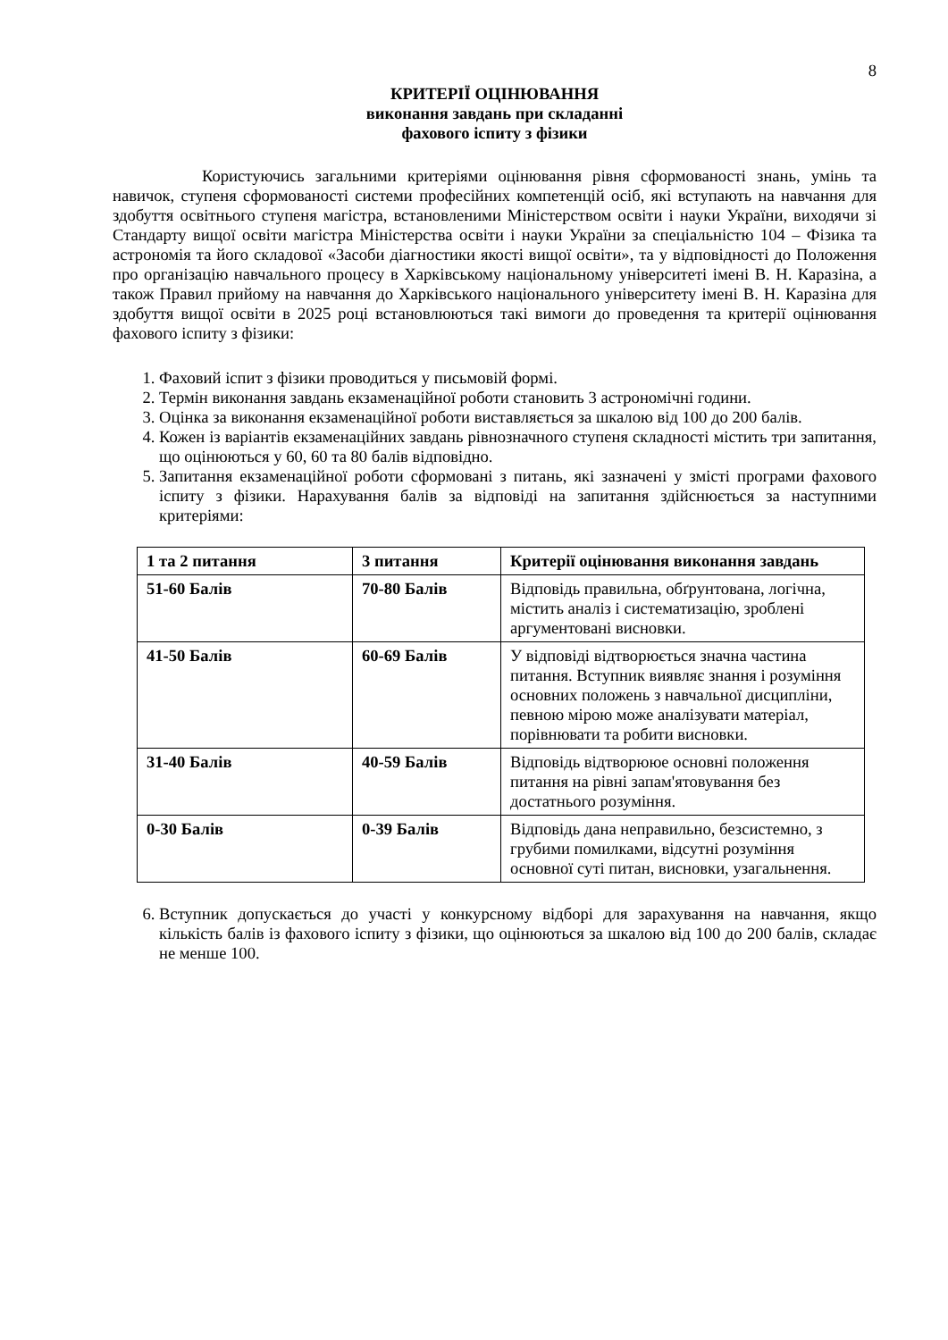8
КРИТЕРІЇ ОЦІНЮВАННЯ
виконання завдань при складанні
фахового іспиту з фізики
Користуючись загальними критеріями оцінювання рівня сформованості знань, умінь та навичок, ступеня сформованості системи професійних компетенцій осіб, які вступають на навчання для здобуття освітнього ступеня магістра, встановленими Міністерством освіти і науки України, виходячи зі Стандарту вищої освіти магістра Міністерства освіти і науки України за спеціальністю 104 – Фізика та астрономія та його складової «Засоби діагностики якості вищої освіти», та у відповідності до Положення про організацію навчального процесу в Харківському національному університеті імені В. Н. Каразіна, а також Правил прийому на навчання до Харківського національного університету імені В. Н. Каразіна для здобуття вищої освіти в 2025 році встановлюються такі вимоги до проведення та критерії оцінювання фахового іспиту з фізики:
1. Фаховий іспит з фізики проводиться у письмовій формі.
2. Термін виконання завдань екзаменаційної роботи становить 3 астрономічні години.
3. Оцінка за виконання екзаменаційної роботи виставляється за шкалою від 100 до 200 балів.
4. Кожен із варіантів екзаменаційних завдань рівнозначного ступеня складності містить три запитання, що оцінюються у 60, 60 та 80 балів відповідно.
5. Запитання екзаменаційної роботи сформовані з питань, які зазначені у змісті програми фахового іспиту з фізики. Нарахування балів за відповіді на запитання здійснюється за наступними критеріями:
| 1 та 2 питання | 3 питання | Критерії оцінювання виконання завдань |
| 51-60 Балів | 70-80 Балів | Відповідь правильна, обґрунтована, логічна, містить аналіз і систематизацію, зроблені аргументовані висновки. |
| 41-50 Балів | 60-69 Балів | У відповіді відтворюється значна частина питання. Вступник виявляє знання і розуміння основних положень з навчальної дисципліни, певною мірою може аналізувати матеріал, порівнювати та робити висновки. |
| 31-40 Балів | 40-59 Балів | Відповідь відтворююе основні положення питання на рівні запам'ятовування без достатнього розуміння. |
| 0-30 Балів | 0-39 Балів | Відповідь дана неправильно, безсистемно, з грубими помилками, відсутні розуміння основної суті питан, висновки, узагальнення. |
6. Вступник допускається до участі у конкурсному відборі для зарахування на навчання, якщо кількість балів із фахового іспиту з фізики, що оцінюються за шкалою від 100 до 200 балів, складає не менше 100.